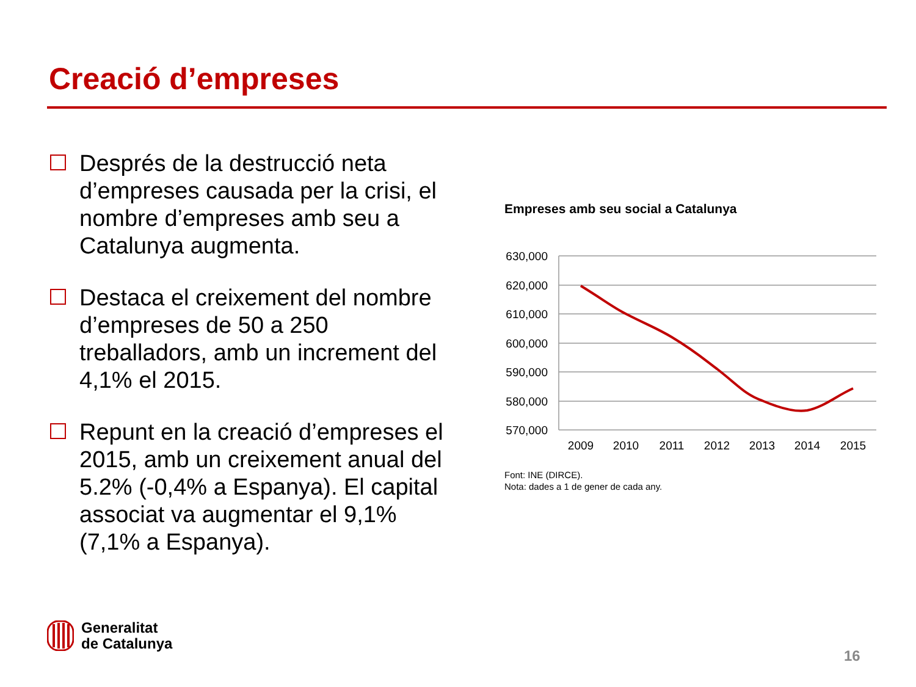Creació d’empreses
Després de la destrucció neta d’empreses causada per la crisi, el nombre d’empreses amb seu a Catalunya augmenta.
Destaca el creixement del nombre d’empreses de 50 a 250 treballadors, amb un increment del 4,1% el 2015.
Repunt en la creació d’empreses el 2015, amb un creixement anual del 5.2% (-0,4% a Espanya). El capital associat va augmentar el 9,1% (7,1% a Espanya).
Empreses amb seu social a Catalunya
630,000
620,000
610,000
600,000
590,000
580,000
570,000
2009
2010
2011
2012
2013
2014
2015
Font: INE (DIRCE).
Nota: dades a 1 de gener de cada any.
Generalitat
de Catalunya
16